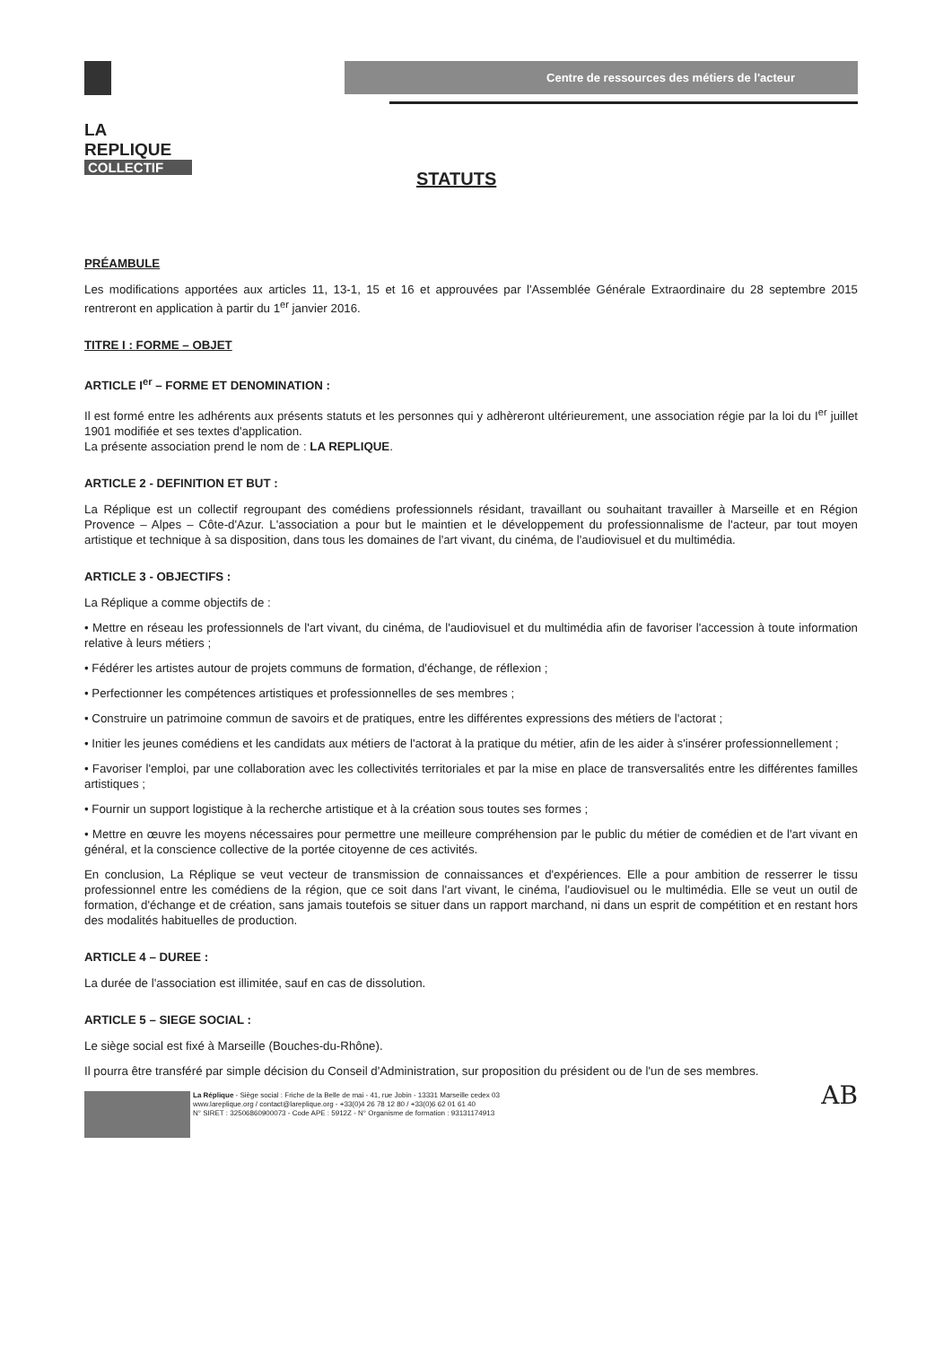LA
REPLIQUE
COLLECTIF
Centre de ressources des métiers de l'acteur
STATUTS
PRÉAMBULE
Les modifications apportées aux articles 11, 13-1, 15 et 16 et approuvées par l'Assemblée Générale Extraordinaire du 28 septembre 2015 rentreront en application à partir du 1<sup>er</sup> janvier 2016.
TITRE I : FORME – OBJET
ARTICLE I<sup>er</sup> – FORME ET DENOMINATION :
Il est formé entre les adhérents aux présents statuts et les personnes qui y adhèreront ultérieurement, une association régie par la loi du I<sup>er</sup> juillet 1901 modifiée et ses textes d'application.
La présente association prend le nom de : LA REPLIQUE.
ARTICLE 2 - DEFINITION ET BUT :
La Réplique est un collectif regroupant des comédiens professionnels résidant, travaillant ou souhaitant travailler à Marseille et en Région Provence – Alpes – Côte-d'Azur. L'association a pour but le maintien et le développement du professionnalisme de l'acteur, par tout moyen artistique et technique à sa disposition, dans tous les domaines de l'art vivant, du cinéma, de l'audiovisuel et du multimédia.
ARTICLE 3 - OBJECTIFS :
La Réplique a comme objectifs de :
• Mettre en réseau les professionnels de l'art vivant, du cinéma, de l'audiovisuel et du multimédia afin de favoriser l'accession à toute information relative à leurs métiers ;
• Fédérer les artistes autour de projets communs de formation, d'échange, de réflexion ;
• Perfectionner les compétences artistiques et professionnelles de ses membres ;
• Construire un patrimoine commun de savoirs et de pratiques, entre les différentes expressions des métiers de l'actorat ;
• Initier les jeunes comédiens et les candidats aux métiers de l'actorat à la pratique du métier, afin de les aider à s'insérer professionnellement ;
• Favoriser l'emploi, par une collaboration avec les collectivités territoriales et par la mise en place de transversalités entre les différentes familles artistiques ;
• Fournir un support logistique à la recherche artistique et à la création sous toutes ses formes ;
• Mettre en œuvre les moyens nécessaires pour permettre une meilleure compréhension par le public du métier de comédien et de l'art vivant en général, et la conscience collective de la portée citoyenne de ces activités.
En conclusion, La Réplique se veut vecteur de transmission de connaissances et d'expériences. Elle a pour ambition de resserrer le tissu professionnel entre les comédiens de la région, que ce soit dans l'art vivant, le cinéma, l'audiovisuel ou le multimédia. Elle se veut un outil de formation, d'échange et de création, sans jamais toutefois se situer dans un rapport marchand, ni dans un esprit de compétition et en restant hors des modalités habituelles de production.
ARTICLE 4 – DUREE :
La durée de l'association est illimitée, sauf en cas de dissolution.
ARTICLE 5 – SIEGE SOCIAL :
Le siège social est fixé à Marseille (Bouches-du-Rhône).
Il pourra être transféré par simple décision du Conseil d'Administration, sur proposition du président ou de l'un de ses membres.
La Réplique - Siège social : Friche de la Belle de mai - 41, rue Jobin - 13331 Marseille cedex 03
www.lareplique.org / contact@lareplique.org - +33(0)4 26 78 12 80 / +33(0)6 62 01 61 40
N° SIRET : 32506860900073 - Code APE : 5912Z - N° Organisme de formation : 93131174913
AB